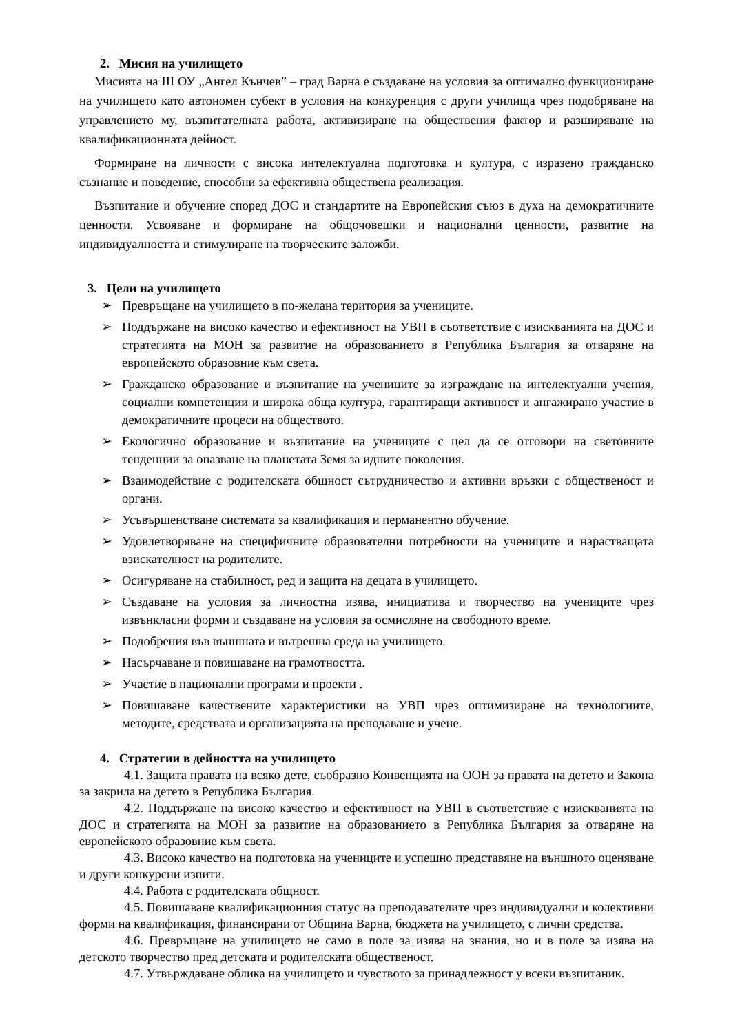2. Мисия на училището
Мисията на III ОУ „Ангел Кънчев” – град Варна е създаване на условия за оптимално функциониране на училището като автономен субект в условия на конкуренция с други училища чрез подобряване на управлението му, възпитателната работа, активизиране на обществения фактор и разширяване на квалификационната дейност.
Формиране на личности с висока интелектуална подготовка и култура, с изразено гражданско съзнание и поведение, способни за ефективна обществена реализация.
Възпитание и обучение според ДОС и стандартите на Европейския съюз в духа на демократичните ценности. Усвояване и формиране на общочовешки и национални ценности, развитие на индивидуалността и стимулиране на творческите заложби.
3. Цели на училището
➢ Превръщане на училището в по-желана територия за учениците.
➢ Поддържане на високо качество и ефективност на УВП в съответствие с изискванията на ДОС и стратегията на МОН за развитие на образованието в Република България за отваряне на европейското образовние към света.
➢ Гражданско образование и възпитание на учениците за изграждане на интелектуални учения, социални компетенции и широка обща култура, гарантиращи активност и ангажирано участие в демократичните процеси на обществото.
➢ Екологично образование и възпитание на учениците с цел да се отговори на световните тенденции за опазване на планетата Земя за идните поколения.
➢ Взаимодействие с родителската общност сътрудничество и активни връзки с общественост и органи.
➢ Усъвършенстване системата за квалификация и перманентно обучение.
➢ Удовлетворяване на специфичните образователни потребности на учениците и нарастващата взискателност на родителите.
➢ Осигуряване на стабилност, ред и защита на децата в училището.
➢ Създаване на условия за личностна изява, инициатива и творчество на учениците чрез извънкласни форми и създаване на условия за осмисляне на свободното време.
➢ Подобрения във външната и вътрешна среда на училището.
➢ Насърчаване и повишаване на грамотността.
➢ Участие в национални програми и проекти .
➢ Повишаване качествените характеристики на УВП чрез оптимизиране на технологиите, методите, средствата и организацията на преподаване и учене.
4. Стратегии в дейността на училището
4.1. Защита правата на всяко дете, съобразно Конвенцията на ООН за правата на детето и Закона за закрила на детето в Република България.
4.2. Поддържане на високо качество и ефективност на УВП в съответствие с изискванията на ДОС и стратегията на МОН за развитие на образованието в Република България за отваряне на европейското образовние към света.
4.3. Високо качество на подготовка на учениците и успешно представяне на външното оценяване и други конкурсни изпити.
4.4. Работа с родителската общност.
4.5. Повишаване квалификационния статус на преподавателите чрез индивидуални и колективни форми на квалификация, финансирани от Община Варна, бюджета на училището, с лични средства.
4.6. Превръщане на училището не само в поле за изява на знания, но и в поле за изява на детското творчество пред детската и родителската общественост.
4.7. Утвърждаване облика на училището и чувството за принадлежност у всеки възпитаник.